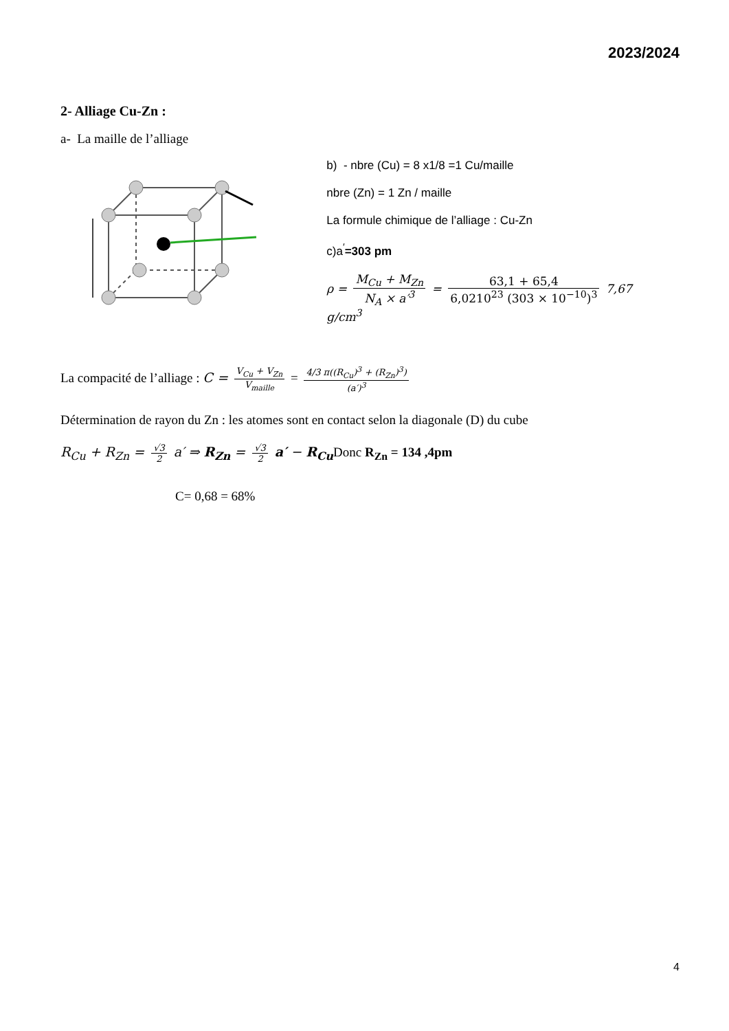2023/2024
2- Alliage Cu-Zn :
a- La maille de l’alliage
b) - nbre (Cu) = 8 x1/8 =1 Cu/maille
nbre (Zn) = 1 Zn / maille
La formule chimique de l’alliage : Cu-Zn
c)a<sup>′</sup>=303 pm
ρ = M<sub>Cu</sub> + M<sub>Zn</sub> N<sub>A</sub> × a′<sup>3</sup> = 63,1 + 65,4 6,0210<sup>23</sup> (303 × 10<sup>−10</sup>)<sup>3</sup> 7,67 g/cm<sup>3</sup>
La compacité de l’alliage : C = V<sub>Cu</sub> + V<sub>Zn</sub> V<sub>maille</sub> = 4/3 π((R<sub>Cu</sub>)<sup>3</sup> + (R<sub>Zn</sub>)<sup>3</sup>) (a′)<sup>3</sup>
Détermination de rayon du Zn : les atomes sont en contact selon la diagonale (D) du cube
R<sub>Cu</sub> + R<sub>Zn</sub> = √3 2 a′ ⇒ R<sub>Zn</sub> = √3 2 a′ − R<sub>Cu</sub> Donc R<sub>Zn</sub> = 134 ,4pm
C= 0,68 = 68%
4